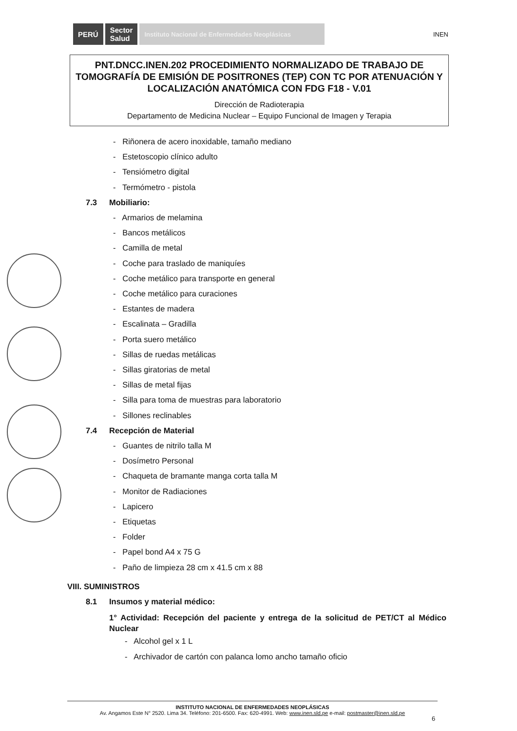PERÚ
Sector
Salud
Instituto Nacional de Enfermedades Neoplásicas
INEN
PNT.DNCC.INEN.202 PROCEDIMIENTO NORMALIZADO DE TRABAJO DE TOMOGRAFÍA DE EMISIÓN DE POSITRONES (TEP) CON TC POR ATENUACIÓN Y LOCALIZACIÓN ANATÓMICA CON FDG F18 - V.01
Dirección de Radioterapia
Departamento de Medicina Nuclear – Equipo Funcional de Imagen y Terapia
- Riñonera de acero inoxidable, tamaño mediano
- Estetoscopio clínico adulto
- Tensiómetro digital
- Termómetro - pistola
7.3 Mobiliario:
- Armarios de melamina
- Bancos metálicos
- Camilla de metal
- Coche para traslado de maniquíes
- Coche metálico para transporte en general
- Coche metálico para curaciones
- Estantes de madera
- Escalinata – Gradilla
- Porta suero metálico
- Sillas de ruedas metálicas
- Sillas giratorias de metal
- Sillas de metal fijas
- Silla para toma de muestras para laboratorio
- Sillones reclinables
7.4 Recepción de Material
- Guantes de nitrilo talla M
- Dosímetro Personal
- Chaqueta de bramante manga corta talla M
- Monitor de Radiaciones
- Lapicero
- Etiquetas
- Folder
- Papel bond A4 x 75 G
- Paño de limpieza 28 cm x 41.5 cm x 88
VIII. SUMINISTROS
8.1 Insumos y material médico:
1° Actividad: Recepción del paciente y entrega de la solicitud de PET/CT al Médico Nuclear
- Alcohol gel x 1 L
- Archivador de cartón con palanca lomo ancho tamaño oficio
INSTITUTO NACIONAL DE ENFERMEDADES NEOPLÁSICAS
Av. Angamos Este N° 2520. Lima 34. Teléfono: 201-6500. Fax: 620-4991. Web: www.inen.sld.pe e-mail: postmaster@inen.sld.pe
6